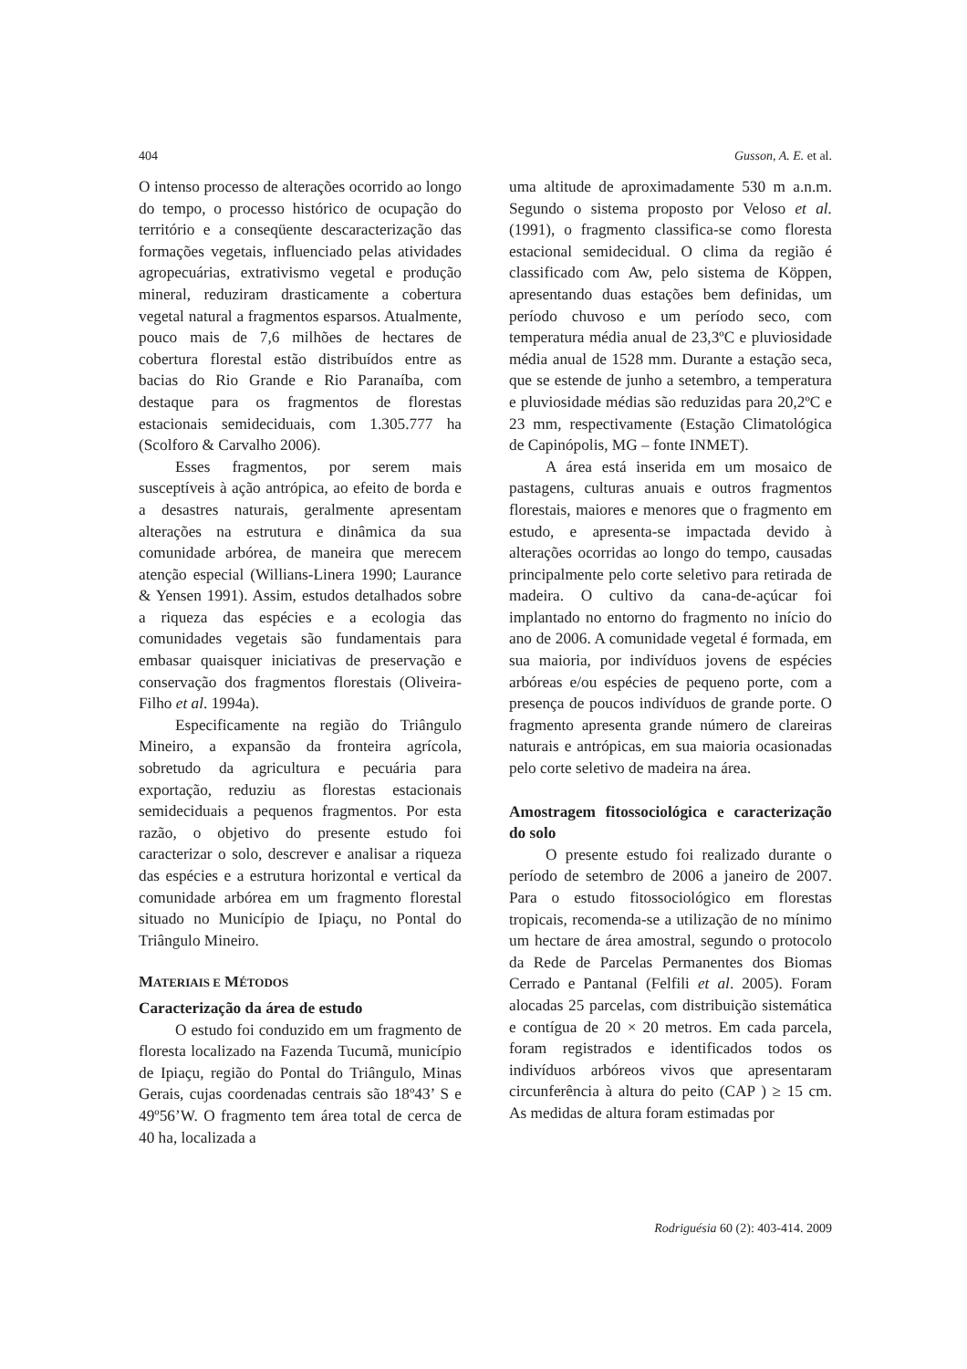404 Gusson, A. E. et al.
O intenso processo de alterações ocorrido ao longo do tempo, o processo histórico de ocupação do território e a conseqüente descaracterização das formações vegetais, influenciado pelas atividades agropecuárias, extrativismo vegetal e produção mineral, reduziram drasticamente a cobertura vegetal natural a fragmentos esparsos. Atualmente, pouco mais de 7,6 milhões de hectares de cobertura florestal estão distribuídos entre as bacias do Rio Grande e Rio Paranaíba, com destaque para os fragmentos de florestas estacionais semideciduais, com 1.305.777 ha (Scolforo & Carvalho 2006).
Esses fragmentos, por serem mais susceptíveis à ação antrópica, ao efeito de borda e a desastres naturais, geralmente apresentam alterações na estrutura e dinâmica da sua comunidade arbórea, de maneira que merecem atenção especial (Willians-Linera 1990; Laurance & Yensen 1991). Assim, estudos detalhados sobre a riqueza das espécies e a ecologia das comunidades vegetais são fundamentais para embasar quaisquer iniciativas de preservação e conservação dos fragmentos florestais (Oliveira-Filho et al. 1994a).
Especificamente na região do Triângulo Mineiro, a expansão da fronteira agrícola, sobretudo da agricultura e pecuária para exportação, reduziu as florestas estacionais semideciduais a pequenos fragmentos. Por esta razão, o objetivo do presente estudo foi caracterizar o solo, descrever e analisar a riqueza das espécies e a estrutura horizontal e vertical da comunidade arbórea em um fragmento florestal situado no Município de Ipiaçu, no Pontal do Triângulo Mineiro.
MATERIAIS E MÉTODOS
Caracterização da área de estudo
O estudo foi conduzido em um fragmento de floresta localizado na Fazenda Tucumã, município de Ipiaçu, região do Pontal do Triângulo, Minas Gerais, cujas coordenadas centrais são 18º43’ S e 49º56’W. O fragmento tem área total de cerca de 40 ha, localizada a
uma altitude de aproximadamente 530 m a.n.m. Segundo o sistema proposto por Veloso et al. (1991), o fragmento classifica-se como floresta estacional semidecidual. O clima da região é classificado com Aw, pelo sistema de Köppen, apresentando duas estações bem definidas, um período chuvoso e um período seco, com temperatura média anual de 23,3ºC e pluviosidade média anual de 1528 mm. Durante a estação seca, que se estende de junho a setembro, a temperatura e pluviosidade médias são reduzidas para 20,2ºC e 23 mm, respectivamente (Estação Climatológica de Capinópolis, MG – fonte INMET).
A área está inserida em um mosaico de pastagens, culturas anuais e outros fragmentos florestais, maiores e menores que o fragmento em estudo, e apresenta-se impactada devido à alterações ocorridas ao longo do tempo, causadas principalmente pelo corte seletivo para retirada de madeira. O cultivo da cana-de-açúcar foi implantado no entorno do fragmento no início do ano de 2006. A comunidade vegetal é formada, em sua maioria, por indivíduos jovens de espécies arbóreas e/ou espécies de pequeno porte, com a presença de poucos indivíduos de grande porte. O fragmento apresenta grande número de clareiras naturais e antrópicas, em sua maioria ocasionadas pelo corte seletivo de madeira na área.
Amostragem fitossociológica e caracterização do solo
O presente estudo foi realizado durante o período de setembro de 2006 a janeiro de 2007. Para o estudo fitossociológico em florestas tropicais, recomenda-se a utilização de no mínimo um hectare de área amostral, segundo o protocolo da Rede de Parcelas Permanentes dos Biomas Cerrado e Pantanal (Felfili et al. 2005). Foram alocadas 25 parcelas, com distribuição sistemática e contígua de 20 × 20 metros. Em cada parcela, foram registrados e identificados todos os indivíduos arbóreos vivos que apresentaram circunferência à altura do peito (CAP ) ≥ 15 cm. As medidas de altura foram estimadas por
Rodriguésia 60 (2): 403-414. 2009